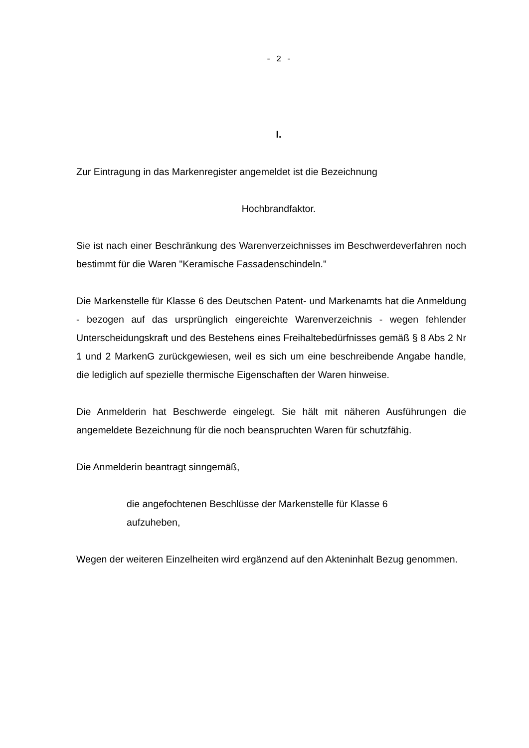- 2 -
I.
Zur Eintragung in das Markenregister angemeldet ist die Bezeichnung
Hochbrandfaktor.
Sie ist nach einer Beschränkung des Warenverzeichnisses im Beschwerdeverfahren noch bestimmt für die Waren "Keramische Fassadenschindeln."
Die Markenstelle für Klasse 6 des Deutschen Patent- und Markenamts hat die Anmeldung - bezogen auf das ursprünglich eingereichte Warenverzeichnis - wegen fehlender Unterscheidungskraft und des Bestehens eines Freihaltebedürfnisses gemäß § 8 Abs 2 Nr 1 und 2 MarkenG zurückgewiesen, weil es sich um eine beschreibende Angabe handle, die lediglich auf spezielle thermische Eigenschaften der Waren hinweise.
Die Anmelderin hat Beschwerde eingelegt. Sie hält mit näheren Ausführungen die angemeldete Bezeichnung für die noch beanspruchten Waren für schutzfähig.
Die Anmelderin beantragt sinngemäß,
die angefochtenen Beschlüsse der Markenstelle für Klasse 6
aufzuheben,
Wegen der weiteren Einzelheiten wird ergänzend auf den Akteninhalt Bezug genommen.